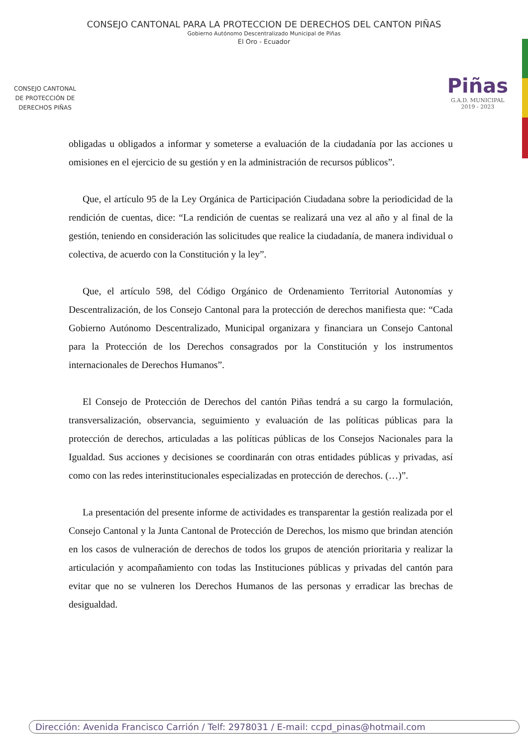CONSEJO CANTONAL PARA LA PROTECCION DE DERECHOS DEL CANTON PIÑAS
Gobierno Autónomo Descentralizado Municipal de Piñas
El Oro - Ecuador
CONSEJO CANTONAL
DE PROTECCIÓN DE
DERECHOS PIÑAS
Piñas
G.A.D. MUNICIPAL
2019 - 2023
obligadas u obligados a informar y someterse a evaluación de la ciudadanía por las acciones u omisiones en el ejercicio de su gestión y en la administración de recursos públicos”.
Que, el artículo 95 de la Ley Orgánica de Participación Ciudadana sobre la periodicidad de la rendición de cuentas, dice: “La rendición de cuentas se realizará una vez al año y al final de la gestión, teniendo en consideración las solicitudes que realice la ciudadanía, de manera individual o colectiva, de acuerdo con la Constitución y la ley”.
Que, el artículo 598, del Código Orgánico de Ordenamiento Territorial Autonomías y Descentralización, de los Consejo Cantonal para la protección de derechos manifiesta que: “Cada Gobierno Autónomo Descentralizado, Municipal organizara y financiara un Consejo Cantonal para la Protección de los Derechos consagrados por la Constitución y los instrumentos internacionales de Derechos Humanos”.
El Consejo de Protección de Derechos del cantón Piñas tendrá a su cargo la formulación, transversalización, observancia, seguimiento y evaluación de las políticas públicas para la protección de derechos, articuladas a las políticas públicas de los Consejos Nacionales para la Igualdad. Sus acciones y decisiones se coordinarán con otras entidades públicas y privadas, así como con las redes interinstitucionales especializadas en protección de derechos. (…)”.
La presentación del presente informe de actividades es transparentar la gestión realizada por el Consejo Cantonal y la Junta Cantonal de Protección de Derechos, los mismo que brindan atención en los casos de vulneración de derechos de todos los grupos de atención prioritaria y realizar la articulación y acompañamiento con todas las Instituciones públicas y privadas del cantón para evitar que no se vulneren los Derechos Humanos de las personas y erradicar las brechas de desigualdad.
Dirección: Avenida Francisco Carrión / Telf: 2978031 / E-mail: ccpd_pinas@hotmail.com